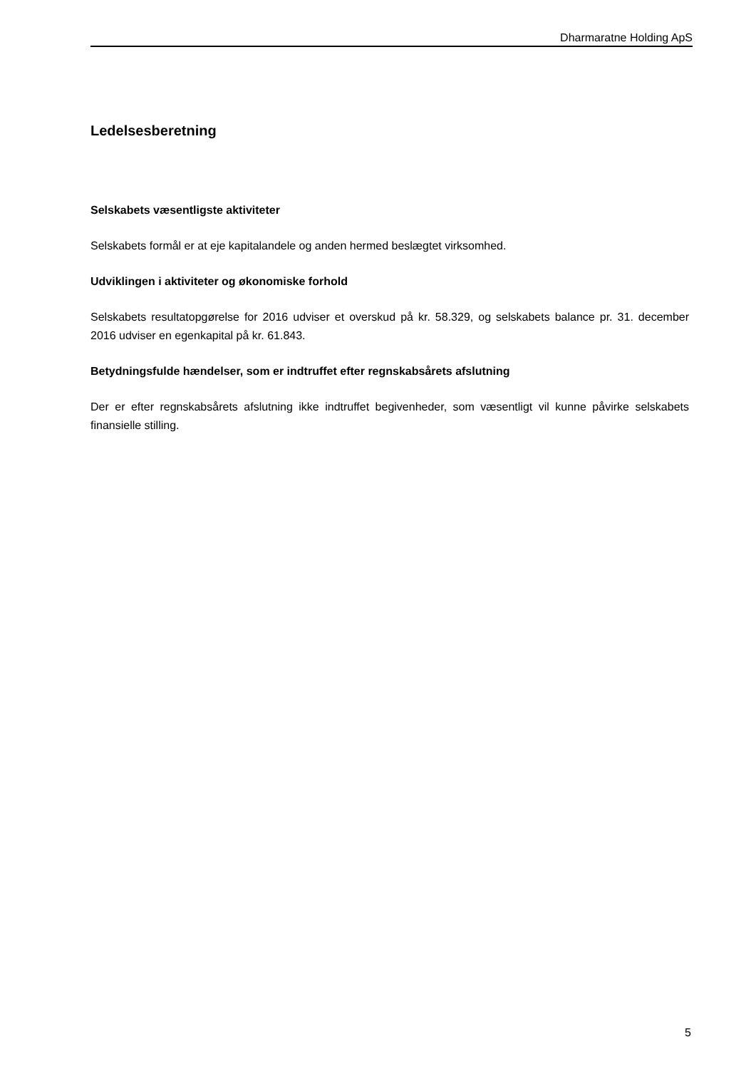Dharmaratne Holding ApS
Ledelsesberetning
Selskabets væsentligste aktiviteter
Selskabets formål er at eje kapitalandele og anden hermed beslægtet virksomhed.
Udviklingen i aktiviteter og økonomiske forhold
Selskabets resultatopgørelse for 2016 udviser et overskud på kr. 58.329, og selskabets balance pr. 31. december 2016 udviser en egenkapital på kr. 61.843.
Betydningsfulde hændelser, som er indtruffet efter regnskabsårets afslutning
Der er efter regnskabsårets afslutning ikke indtruffet begivenheder, som væsentligt vil kunne påvirke selskabets finansielle stilling.
5